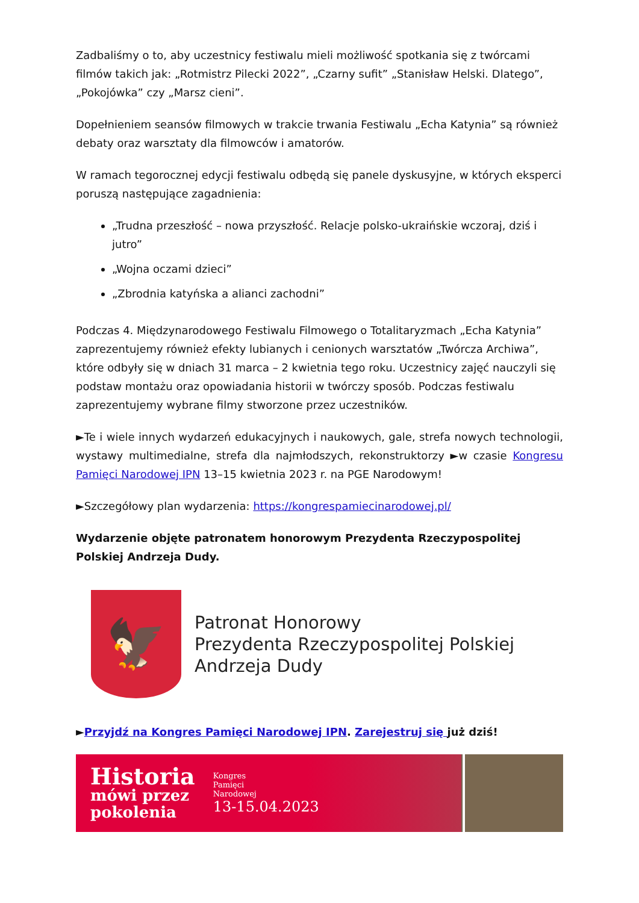Zadbaliśmy o to, aby uczestnicy festiwalu mieli możliwość spotkania się z twórcami filmów takich jak: „Rotmistrz Pilecki 2022”, „Czarny sufit” „Stanisław Helski. Dlatego”, „Pokojówka” czy „Marsz cieni”.
Dopełnieniem seansów filmowych w trakcie trwania Festiwalu „Echa Katynia” są również debaty oraz warsztaty dla filmowców i amatorów.
W ramach tegorocznej edycji festiwalu odbędą się panele dyskusyjne, w których eksperci poruszą następujące zagadnienia:
„Trudna przeszłość – nowa przyszłość. Relacje polsko-ukraińskie wczoraj, dziś i jutro”
„Wojna oczami dzieci”
„Zbrodnia katyńska a alianci zachodni”
Podczas 4. Międzynarodowego Festiwalu Filmowego o Totalitaryzmach „Echa Katynia” zaprezentujemy również efekty lubianych i cenionych warsztatów „Twórcza Archiwa”, które odbyły się w dniach 31 marca – 2 kwietnia tego roku. Uczestnicy zajęć nauczyli się podstaw montażu oraz opowiadania historii w twórczy sposób. Podczas festiwalu zaprezentujemy wybrane filmy stworzone przez uczestników.
►Te i wiele innych wydarzeń edukacyjnych i naukowych, gale, strefa nowych technologii, wystawy multimedialne, strefa dla najmłodszych, rekonstruktorzy ►w czasie Kongresu Pamięci Narodowej IPN 13–15 kwietnia 2023 r. na PGE Narodowym!
►Szczegółowy plan wydarzenia: https://kongrespamiecinarodowej.pl/
Wydarzenie objęte patronatem honorowym Prezydenta Rzeczypospolitej Polskiej Andrzeja Dudy.
🦅
Patronat Honorowy
Prezydenta Rzeczypospolitej Polskiej
Andrzeja Dudy
►Przyjdź na Kongres Pamięci Narodowej IPN. Zarejestruj się już dziś!
Historia
mówi przez
pokolenia
Kongres
Pamięci
Narodowej
13-15.04.2023